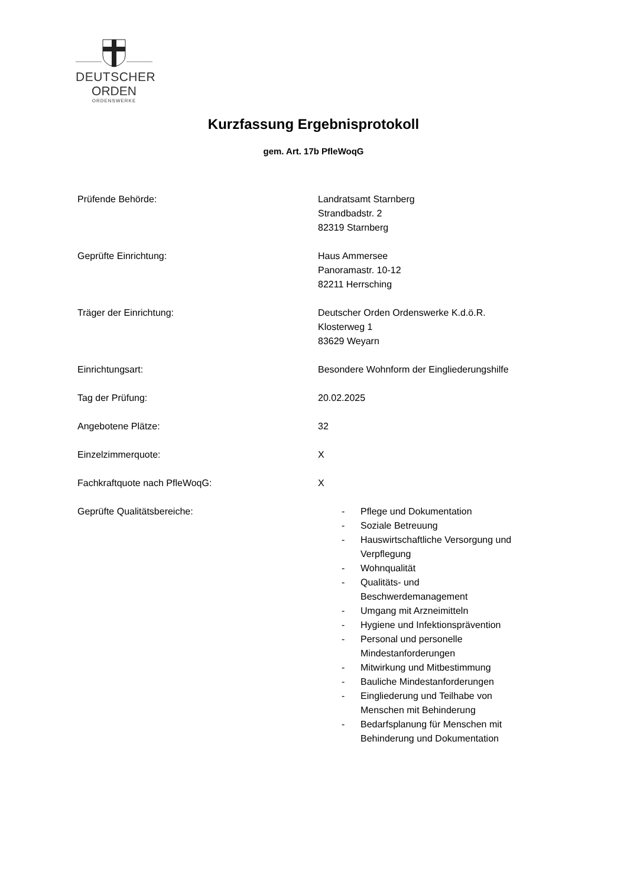DEUTSCHER
ORDEN
ORDENSWERKE
Kurzfassung Ergebnisprotokoll
gem. Art. 17b PfleWoqG
| Prüfende Behörde: | Landratsamt Starnberg Strandbadstr. 2 82319 Starnberg |
| Geprüfte Einrichtung: | Haus Ammersee Panoramastr. 10-12 82211 Herrsching |
| Träger der Einrichtung: | Deutscher Orden Ordenswerke K.d.ö.R. Klosterweg 1 83629 Weyarn |
| Einrichtungsart: | Besondere Wohnform der Eingliederungshilfe |
| Tag der Prüfung: | 20.02.2025 |
| Angebotene Plätze: | 32 |
| Einzelzimmerquote: | X |
| Fachkraftquote nach PfleWoqG: | X |
| Geprüfte Qualitätsbereiche: | - Pflege und Dokumentation - Soziale Betreuung - Hauswirtschaftliche Versorgung und Verpflegung - Wohnqualität - Qualitäts- und Beschwerdemanagement - Umgang mit Arzneimitteln - Hygiene und Infektionsprävention - Personal und personelle Mindestanforderungen - Mitwirkung und Mitbestimmung - Bauliche Mindestanforderungen - Eingliederung und Teilhabe von Menschen mit Behinderung - Bedarfsplanung für Menschen mit Behinderung und Dokumentation |